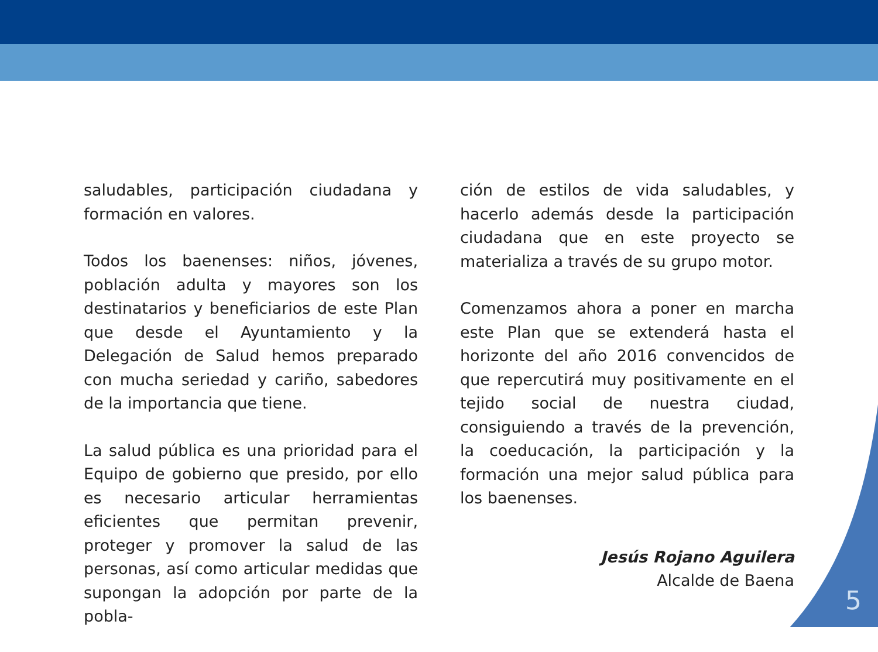saludables, participación ciudadana y formación en valores.
Todos los baenenses: niños, jóvenes, población adulta y mayores son los destinatarios y beneficiarios de este Plan que desde el Ayuntamiento y la Delegación de Salud hemos preparado con mucha seriedad y cariño, sabedores de la importancia que tiene.
La salud pública es una prioridad para el Equipo de gobierno que presido, por ello es necesario articular herramientas eficientes que permitan prevenir, proteger y promover la salud de las personas, así como articular medidas que supongan la adopción por parte de la pobla-
ción de estilos de vida saludables, y hacerlo además desde la participación ciudadana que en este proyecto se materializa a través de su grupo motor.
Comenzamos ahora a poner en marcha este Plan que se extenderá hasta el horizonte del año 2016 convencidos de que repercutirá muy positivamente en el tejido social de nuestra ciudad, consiguiendo a través de la prevención, la coeducación, la participación y la formación una mejor salud pública para los baenenses.
Jesús Rojano Aguilera
Alcalde de Baena
5